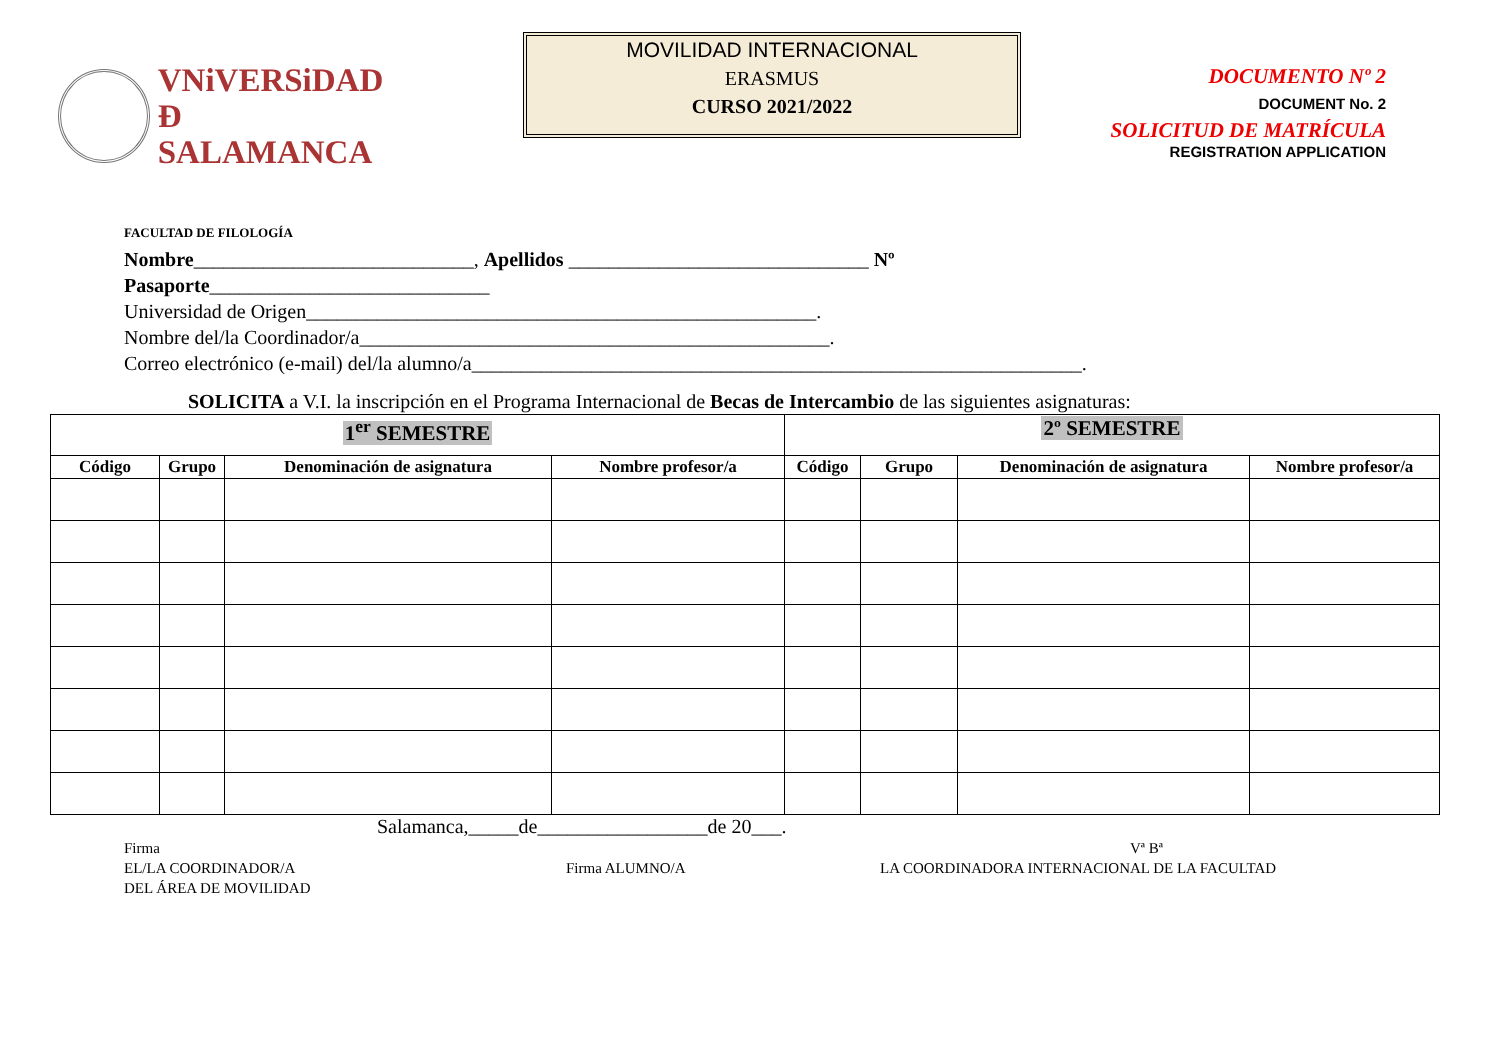VNiVERSiDAD
Ð SALAMANCA
MOVILIDAD INTERNACIONAL
ERASMUS
CURSO 2021/2022
DOCUMENTO Nº 2
DOCUMENT No. 2
SOLICITUD DE MATRÍCULA
REGISTRATION APPLICATION
FACULTAD DE FILOLOGÍA
Nombre____________________________, Apellidos ______________________________ Nº
Pasaporte____________________________
Universidad de Origen___________________________________________________.
Nombre del/la Coordinador/a_______________________________________________.
Correo electrónico (e-mail) del/la alumno/a_____________________________________________________________.
SOLICITA a V.I. la inscripción en el Programa Internacional de Becas de Intercambio de las siguientes asignaturas:
| 1<sup>er</sup> SEMESTRE | | | | 2º SEMESTRE | | | |
| Código | Grupo | Denominación de asignatura | Nombre profesor/a | Código | Grupo | Denominación de asignatura | Nombre profesor/a |
Salamanca,_____de_________________de 20___.
Firma
EL/LA COORDINADOR/A
DEL ÁREA DE MOVILIDAD
Firma ALUMNO/A Vª Bª
LA COORDINADORA INTERNACIONAL DE LA FACULTAD